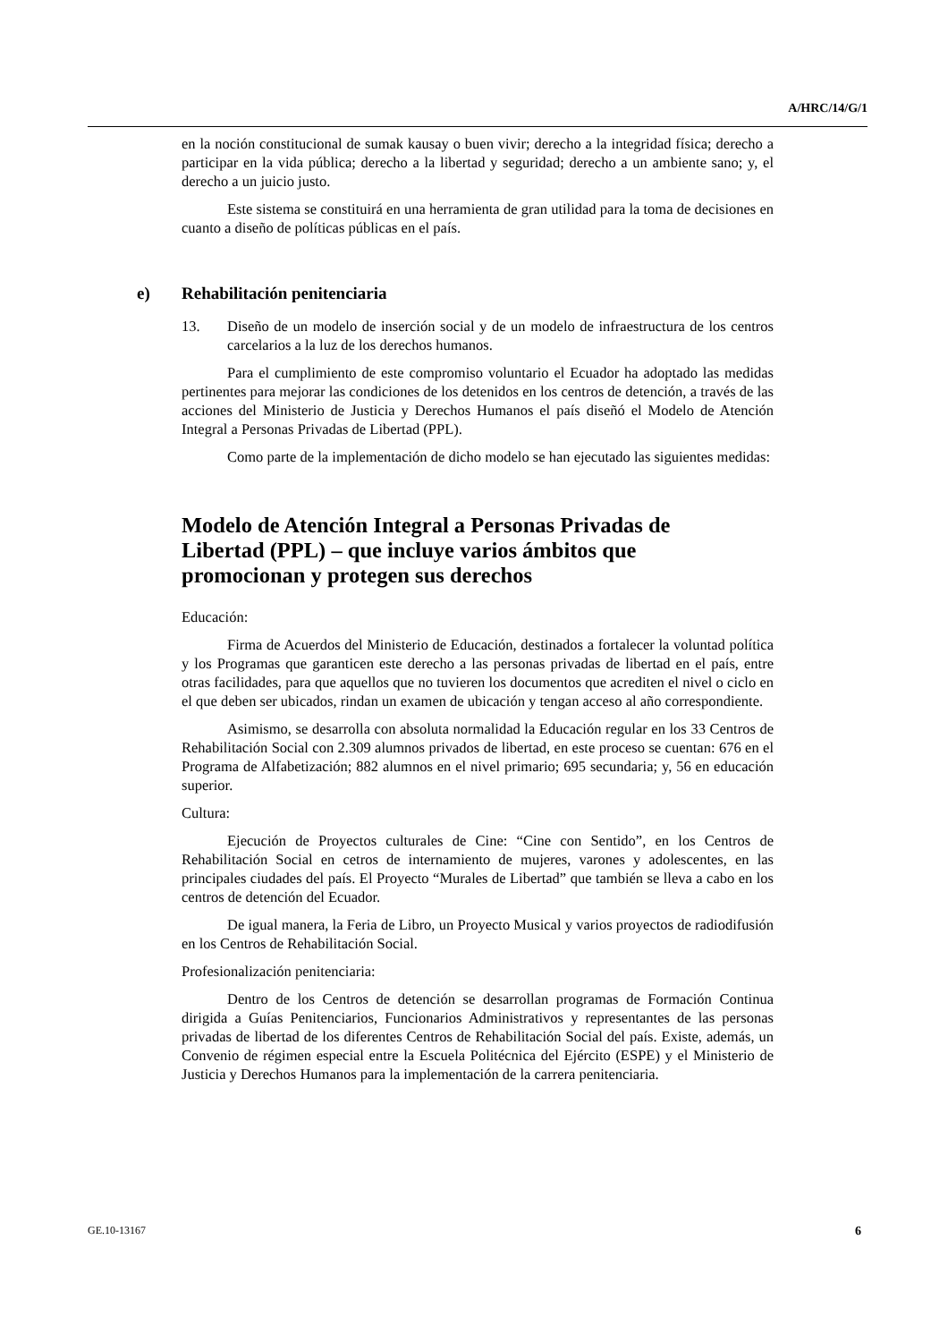A/HRC/14/G/1
en la noción constitucional de sumak kausay o buen vivir; derecho a la integridad física; derecho a participar en la vida pública; derecho a la libertad y seguridad; derecho a un ambiente sano; y, el derecho a un juicio justo.
Este sistema se constituirá en una herramienta de gran utilidad para la toma de decisiones en cuanto a diseño de políticas públicas en el país.
e) Rehabilitación penitenciaria
13. Diseño de un modelo de inserción social y de un modelo de infraestructura de los centros carcelarios a la luz de los derechos humanos.
Para el cumplimiento de este compromiso voluntario el Ecuador ha adoptado las medidas pertinentes para mejorar las condiciones de los detenidos en los centros de detención, a través de las acciones del Ministerio de Justicia y Derechos Humanos el país diseñó el Modelo de Atención Integral a Personas Privadas de Libertad (PPL).
Como parte de la implementación de dicho modelo se han ejecutado las siguientes medidas:
Modelo de Atención Integral a Personas Privadas de Libertad (PPL) – que incluye varios ámbitos que promocionan y protegen sus derechos
Educación:
Firma de Acuerdos del Ministerio de Educación, destinados a fortalecer la voluntad política y los Programas que garanticen este derecho a las personas privadas de libertad en el país, entre otras facilidades, para que aquellos que no tuvieren los documentos que acrediten el nivel o ciclo en el que deben ser ubicados, rindan un examen de ubicación y tengan acceso al año correspondiente.
Asimismo, se desarrolla con absoluta normalidad la Educación regular en los 33 Centros de Rehabilitación Social con 2.309 alumnos privados de libertad, en este proceso se cuentan: 676 en el Programa de Alfabetización; 882 alumnos en el nivel primario; 695 secundaria; y, 56 en educación superior.
Cultura:
Ejecución de Proyectos culturales de Cine: “Cine con Sentido”, en los Centros de Rehabilitación Social en cetros de internamiento de mujeres, varones y adolescentes, en las principales ciudades del país. El Proyecto “Murales de Libertad” que también se lleva a cabo en los centros de detención del Ecuador.
De igual manera, la Feria de Libro, un Proyecto Musical y varios proyectos de radiodifusión en los Centros de Rehabilitación Social.
Profesionalización penitenciaria:
Dentro de los Centros de detención se desarrollan programas de Formación Continua dirigida a Guías Penitenciarios, Funcionarios Administrativos y representantes de las personas privadas de libertad de los diferentes Centros de Rehabilitación Social del país. Existe, además, un Convenio de régimen especial entre la Escuela Politécnica del Ejército (ESPE) y el Ministerio de Justicia y Derechos Humanos para la implementación de la carrera penitenciaria.
GE.10-13167 6